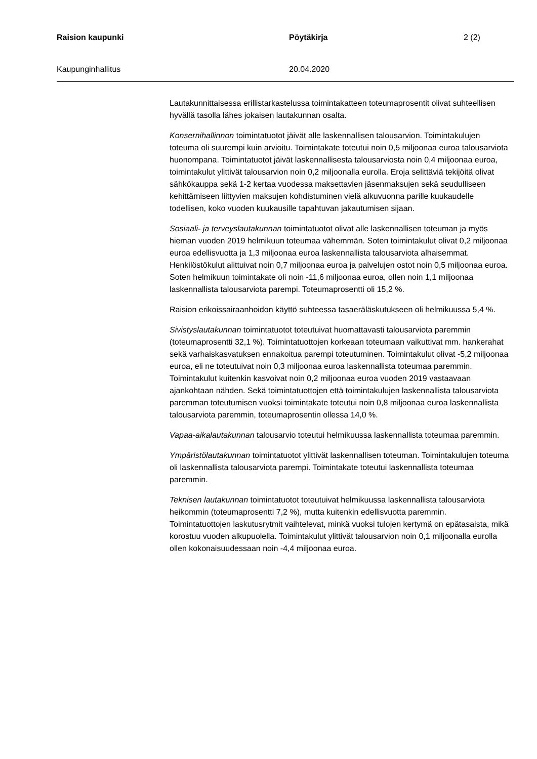Raision kaupunki Pöytäkirja 2 (2)
Kaupunginhallitus 20.04.2020
Lautakunnittaisessa erillistarkastelussa toimintakatteen toteumaprosentit olivat suhteellisen hyvällä tasolla lähes jokaisen lautakunnan osalta.
Konsernihallinnon toimintatuotot jäivät alle laskennallisen talousarvion. Toimintakulujen toteuma oli suurempi kuin arvioitu. Toimintakate toteutui noin 0,5 miljoonaa euroa talousarviota huonompana. Toimintatuotot jäivät laskennallisesta talousarviosta noin 0,4 miljoonaa euroa, toimintakulut ylittivät talousarvion noin 0,2 miljoonalla eurolla. Eroja selittäviä tekijöitä olivat sähkökauppa sekä 1-2 kertaa vuodessa maksettavien jäsenmaksujen sekä seudulliseen kehittämiseen liittyvien maksujen kohdistuminen vielä alkuvuonna parille kuukaudelle todellisen, koko vuoden kuukausille tapahtuvan jakautumisen sijaan.
Sosiaali- ja terveyslautakunnan toimintatuotot olivat alle laskennallisen toteuman ja myös hieman vuoden 2019 helmikuun toteumaa vähemmän. Soten toimintakulut olivat 0,2 miljoonaa euroa edellisvuotta ja 1,3 miljoonaa euroa laskennallista talousarviota alhaisemmat. Henkilöstökulut alittuivat noin 0,7 miljoonaa euroa ja palvelujen ostot noin 0,5 miljoonaa euroa. Soten helmikuun toimintakate oli noin -11,6 miljoonaa euroa, ollen noin 1,1 miljoonaa laskennallista talousarviota parempi. Toteumaprosentti oli 15,2 %.
Raision erikoissairaanhoidon käyttö suhteessa tasaeräläskutukseen oli helmikuussa 5,4 %.
Sivistyslautakunnan toimintatuotot toteutuivat huomattavasti talousarviota paremmin (toteumaprosentti 32,1 %). Toimintatuottojen korkeaan toteumaan vaikuttivat mm. hankerahat sekä varhaiskasvatuksen ennakoitua parempi toteutuminen. Toimintakulut olivat -5,2 miljoonaa euroa, eli ne toteutuivat noin 0,3 miljoonaa euroa laskennallista toteumaa paremmin. Toimintakulut kuitenkin kasvoivat noin 0,2 miljoonaa euroa vuoden 2019 vastaavaan ajankohtaan nähden. Sekä toimintatuottojen että toimintakulujen laskennallista talousarviota paremman toteutumisen vuoksi toimintakate toteutui noin 0,8 miljoonaa euroa laskennallista talousarviota paremmin, toteumaprosentin ollessa 14,0 %.
Vapaa-aikalautakunnan talousarvio toteutui helmikuussa laskennallista toteumaa paremmin.
Ympäristölautakunnan toimintatuotot ylittivät laskennallisen toteuman. Toimintakulujen toteuma oli laskennallista talousarviota parempi. Toimintakate toteutui laskennallista toteumaa paremmin.
Teknisen lautakunnan toimintatuotot toteutuivat helmikuussa laskennallista talousarviota heikommin (toteumaprosentti 7,2 %), mutta kuitenkin edellisvuotta paremmin. Toimintatuottojen laskutusrytmit vaihtelevat, minkä vuoksi tulojen kertymä on epätasaista, mikä korostuu vuoden alkupuolella. Toimintakulut ylittivät talousarvion noin 0,1 miljoonalla eurolla ollen kokonaisuudessaan noin -4,4 miljoonaa euroa.